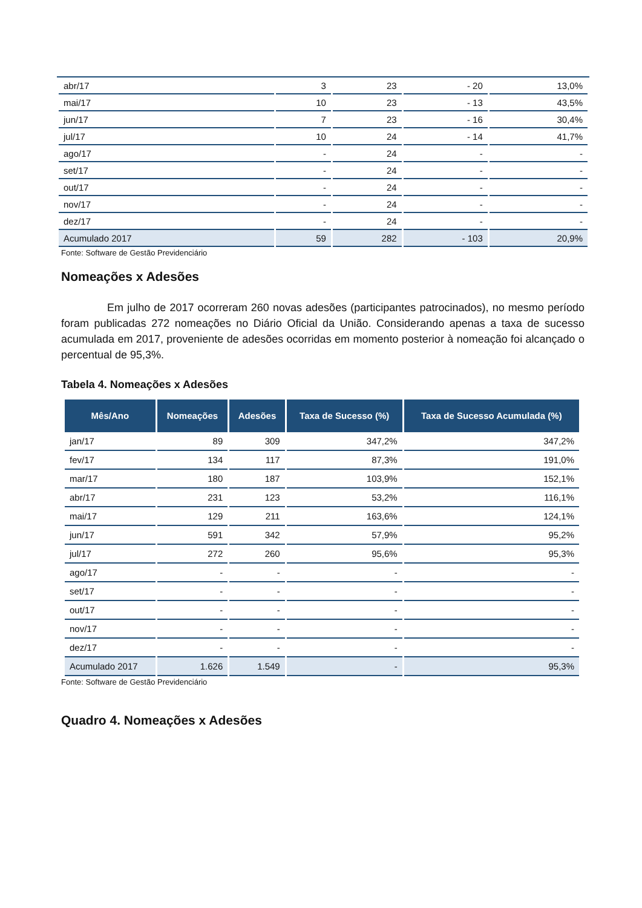| abr/17 | 3 | 23 | - 20 | 13,0% |
| mai/17 | 10 | 23 | - 13 | 43,5% |
| jun/17 | 7 | 23 | - 16 | 30,4% |
| jul/17 | 10 | 24 | - 14 | 41,7% |
| ago/17 | - | 24 | - | - |
| set/17 | - | 24 | - | - |
| out/17 | - | 24 | - | - |
| nov/17 | - | 24 | - | - |
| dez/17 | - | 24 | - | - |
| Acumulado 2017 | 59 | 282 | - 103 | 20,9% |
Fonte: Software de Gestão Previdenciário
Nomeações x Adesões
Em julho de 2017 ocorreram 260 novas adesões (participantes patrocinados), no mesmo período foram publicadas 272 nomeações no Diário Oficial da União. Considerando apenas a taxa de sucesso acumulada em 2017, proveniente de adesões ocorridas em momento posterior à nomeação foi alcançado o percentual de 95,3%.
Tabela 4. Nomeações x Adesões
| Mês/Ano | Nomeações | Adesões | Taxa de Sucesso (%) | Taxa de Sucesso Acumulada (%) |
| --- | --- | --- | --- | --- |
| jan/17 | 89 | 309 | 347,2% | 347,2% |
| fev/17 | 134 | 117 | 87,3% | 191,0% |
| mar/17 | 180 | 187 | 103,9% | 152,1% |
| abr/17 | 231 | 123 | 53,2% | 116,1% |
| mai/17 | 129 | 211 | 163,6% | 124,1% |
| jun/17 | 591 | 342 | 57,9% | 95,2% |
| jul/17 | 272 | 260 | 95,6% | 95,3% |
| ago/17 | - | - | - | - |
| set/17 | - | - | - | - |
| out/17 | - | - | - | - |
| nov/17 | - | - | - | - |
| dez/17 | - | - | - | - |
| Acumulado 2017 | 1.626 | 1.549 | - | 95,3% |
Fonte: Software de Gestão Previdenciário
Quadro 4. Nomeações x Adesões